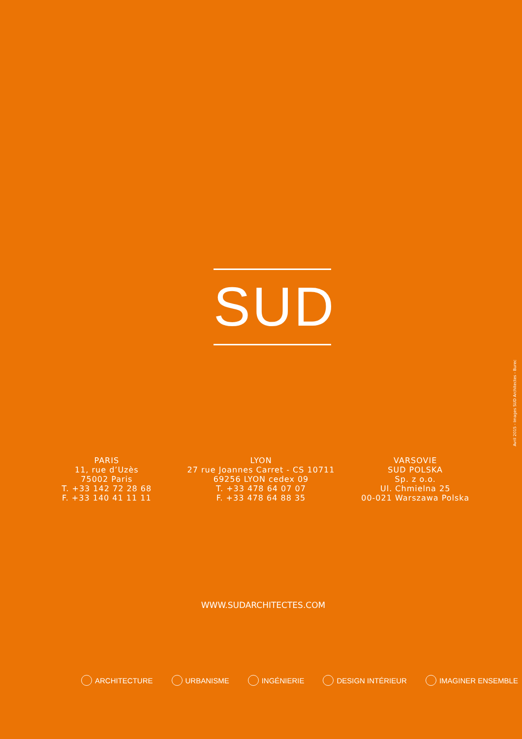SUD
PARIS
11, rue d’Uzès
75002 Paris
T. +33 142 72 28 68
F. +33 140 41 11 11
LYON
27 rue Joannes Carret - CS 10711
69256 LYON cedex 09
T. +33 478 64 07 07
F. +33 478 64 88 35
VARSOVIE
SUD POLSKA
Sp. z o.o.
Ul. Chmielna 25
00-021 Warszawa Polska
WWW.SUDARCHITECTES.COM
ARCHITECTURE URBANISME INGÉNIERIE DESIGN INTÉRIEUR IMAGINER ENSEMBLE
Avril 2015 - Images SUD Architectes - Burec